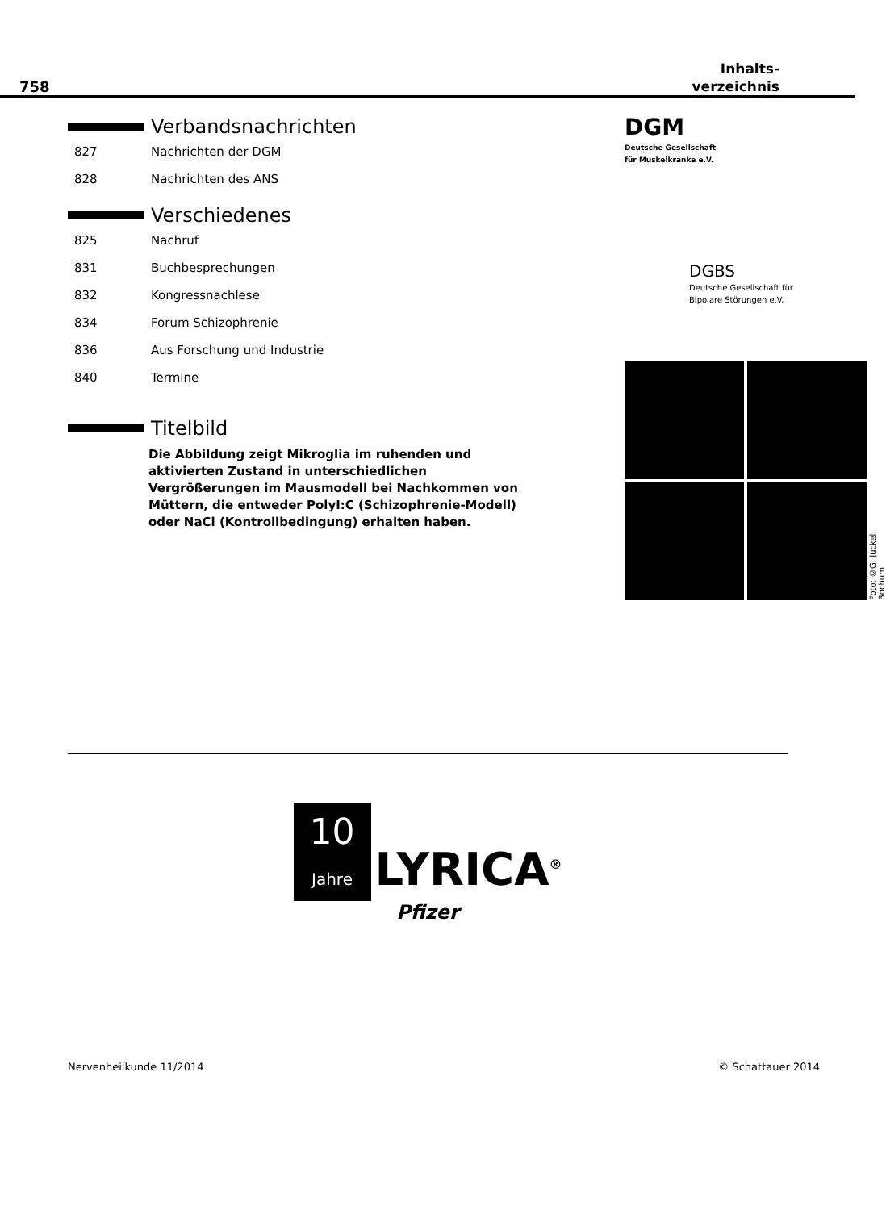758 Inhalts-
verzeichnis
Verbandsnachrichten
827 Nachrichten der DGM
828 Nachrichten des ANS
Verschiedenes
825 Nachruf
831 Buchbesprechungen
832 Kongressnachlese
834 Forum Schizophrenie
836 Aus Forschung und Industrie
840 Termine
Titelbild
Die Abbildung zeigt Mikroglia im ruhenden und aktivierten Zustand in unterschiedlichen Vergrößerungen im Mausmodell bei Nachkommen von Müttern, die entweder PolyI:C (Schizophrenie-Modell) oder NaCl (Kontrollbedingung) erhalten haben.
DGM
Deutsche Gesellschaft
für Muskelkranke e.V.
DGBS
Deutsche Gesellschaft für
Bipolare Störungen e.V.
Foto: ©G. Juckel, Bochum
10
Jahre
LYRICA<sup>®</sup>
Pfizer
Nervenheilkunde 11/2014 © Schattauer 2014